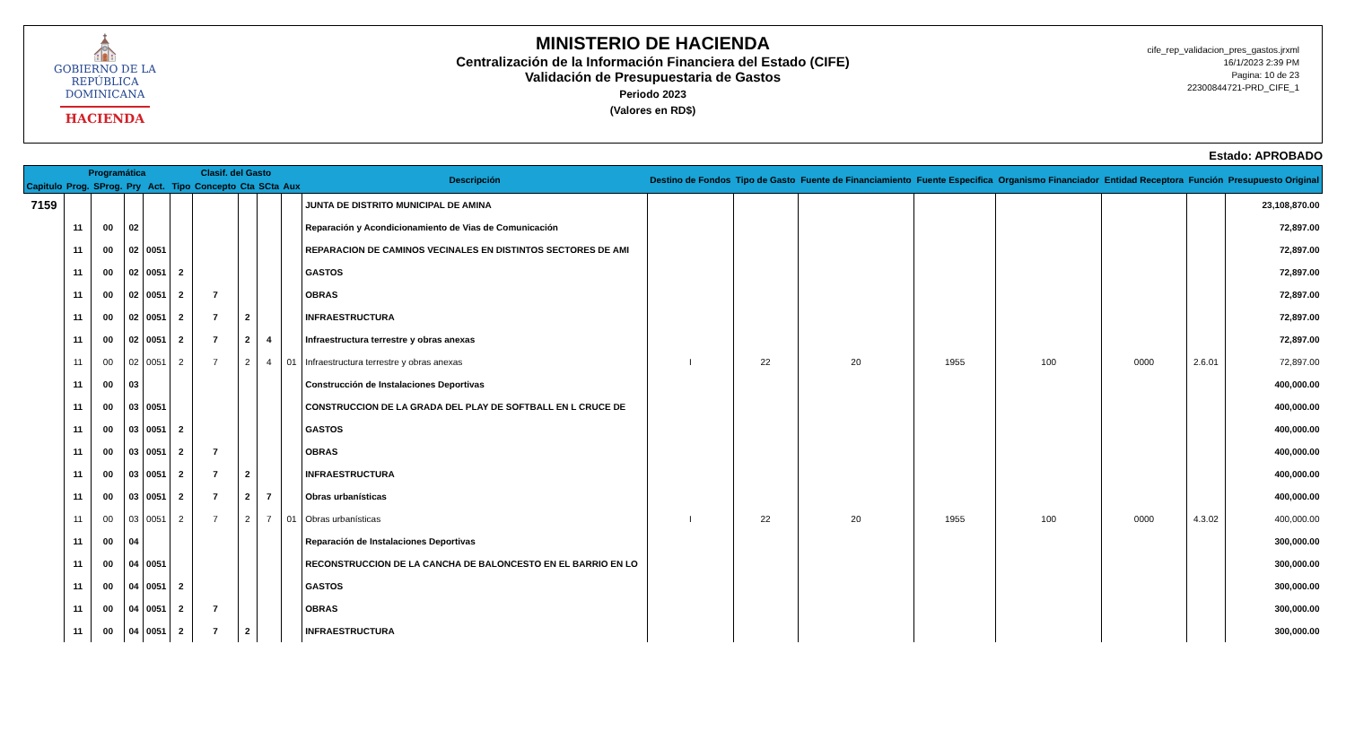⛪
GOBIERNO DE LA
REPÚBLICA
DOMINICANA
HACIENDA
MINISTERIO DE HACIENDA
Centralización de la Información Financiera del Estado (CIFE)
Validación de Presupuestaria de Gastos
Periodo 2023
(Valores en RD$)
cife_rep_validacion_pres_gastos.jrxml
16/1/2023 2:39 PM
Pagina: 10 de 23
22300844721-PRD_CIFE_1
Estado: APROBADO
| | Programática | | | | Clasif. del Gasto | | | | | Descripción | Destino de Fondos | Tipo de Gasto | Fuente de Financiamiento | Fuente Especifica | Organismo Financiador | Entidad Receptora | Función | Presupuesto Original |
| --- | --- | --- | --- | --- | --- | --- | --- | --- | --- | --- | --- | --- | --- | --- | --- | --- | --- | --- |
| Capitulo | Prog. | SProg. | Pry | Act. | Tipo | Concepto | Cta | SCta | Aux | | | | | | | | | |
| 7159 | | | | | | | | | | JUNTA DE DISTRITO MUNICIPAL DE AMINA | | | | | | | | 23,108,870.00 |
| | 11 | 00 | 02 | | | | | | | Reparación y Acondicionamiento de Vias de Comunicación | | | | | | | | 72,897.00 |
| | 11 | 00 | 02 | 0051 | | | | | | REPARACION DE CAMINOS VECINALES EN DISTINTOS SECTORES DE AMI | | | | | | | | 72,897.00 |
| | 11 | 00 | 02 | 0051 | 2 | | | | | GASTOS | | | | | | | | 72,897.00 |
| | 11 | 00 | 02 | 0051 | 2 | 7 | | | | OBRAS | | | | | | | | 72,897.00 |
| | 11 | 00 | 02 | 0051 | 2 | 7 | 2 | | | INFRAESTRUCTURA | | | | | | | | 72,897.00 |
| | 11 | 00 | 02 | 0051 | 2 | 7 | 2 | 4 | | Infraestructura terrestre y obras anexas | | | | | | | | 72,897.00 |
| | 11 | 00 | 02 | 0051 | 2 | 7 | 2 | 4 | 01 | Infraestructura terrestre y obras anexas | I | 22 | 20 | 1955 | 100 | 0000 | 2.6.01 | 72,897.00 |
| | 11 | 00 | 03 | | | | | | | Construcción de Instalaciones Deportivas | | | | | | | | 400,000.00 |
| | 11 | 00 | 03 | 0051 | | | | | | CONSTRUCCION DE LA GRADA DEL PLAY DE SOFTBALL EN L CRUCE DE | | | | | | | | 400,000.00 |
| | 11 | 00 | 03 | 0051 | 2 | | | | | GASTOS | | | | | | | | 400,000.00 |
| | 11 | 00 | 03 | 0051 | 2 | 7 | | | | OBRAS | | | | | | | | 400,000.00 |
| | 11 | 00 | 03 | 0051 | 2 | 7 | 2 | | | INFRAESTRUCTURA | | | | | | | | 400,000.00 |
| | 11 | 00 | 03 | 0051 | 2 | 7 | 2 | 7 | | Obras urbanísticas | | | | | | | | 400,000.00 |
| | 11 | 00 | 03 | 0051 | 2 | 7 | 2 | 7 | 01 | Obras urbanísticas | I | 22 | 20 | 1955 | 100 | 0000 | 4.3.02 | 400,000.00 |
| | 11 | 00 | 04 | | | | | | | Reparación de Instalaciones Deportivas | | | | | | | | 300,000.00 |
| | 11 | 00 | 04 | 0051 | | | | | | RECONSTRUCCION DE LA CANCHA DE BALONCESTO EN EL BARRIO EN LO | | | | | | | | 300,000.00 |
| | 11 | 00 | 04 | 0051 | 2 | | | | | GASTOS | | | | | | | | 300,000.00 |
| | 11 | 00 | 04 | 0051 | 2 | 7 | | | | OBRAS | | | | | | | | 300,000.00 |
| | 11 | 00 | 04 | 0051 | 2 | 7 | 2 | | | INFRAESTRUCTURA | | | | | | | | 300,000.00 |